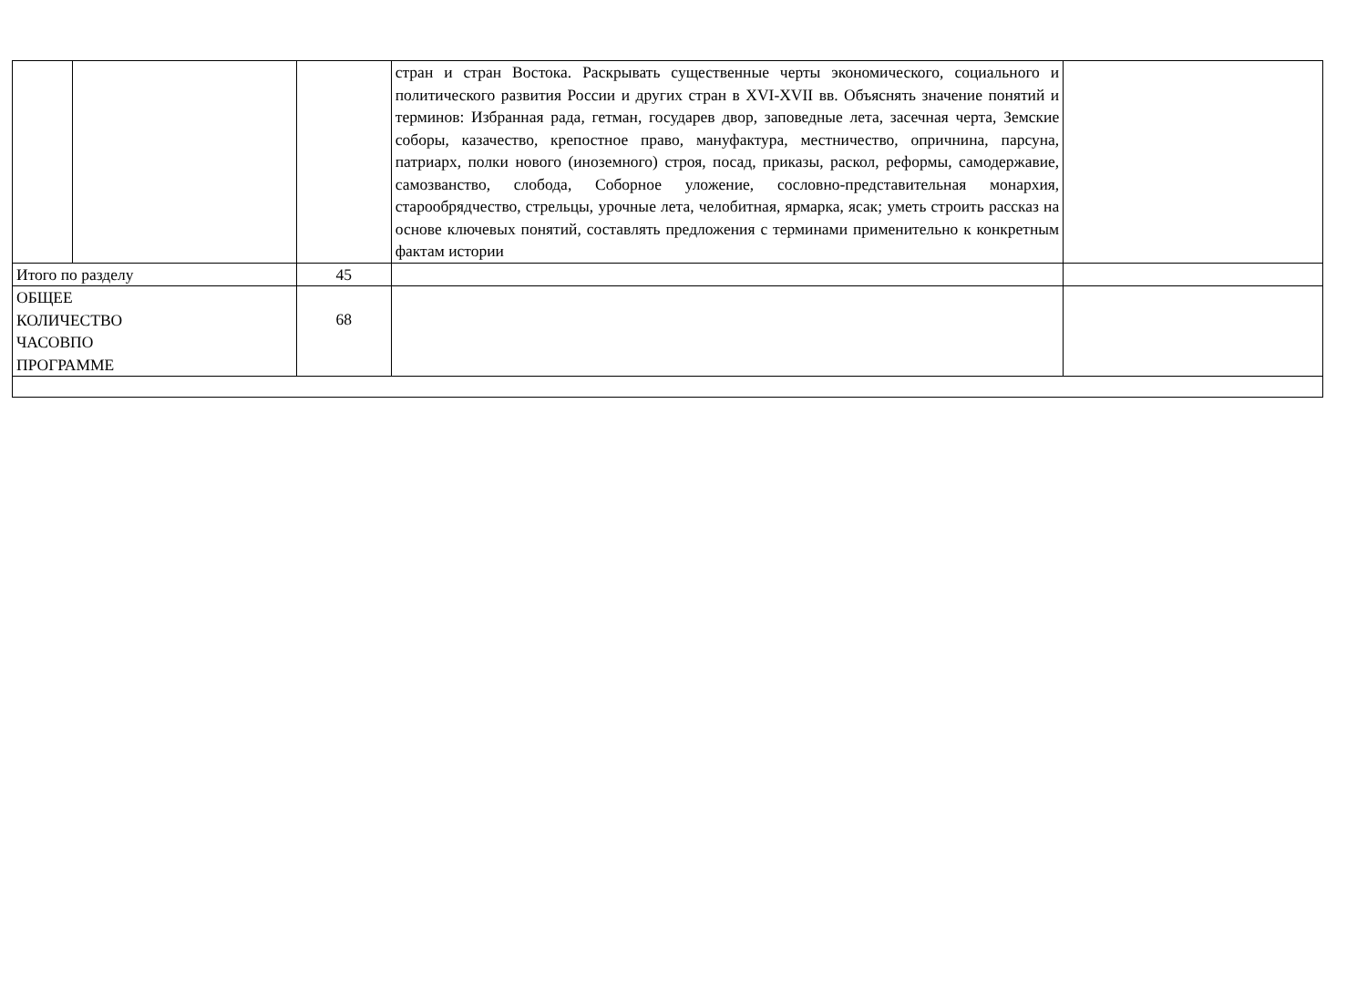| | | | стран и стран Востока. Раскрывать существенные черты экономического, социального и политического развития России и других стран в XVI-XVII вв. Объяснять значение понятий и терминов: Избранная рада, гетман, государев двор, заповедные лета, засечная черта, Земские соборы, казачество, крепостное право, мануфактура, местничество, опричнина, парсуна, патриарх, полки нового (иноземного) строя, посад, приказы, раскол, реформы, самодержавие, самозванство, слобода, Соборное уложение, сословно-представительная монархия, старообрядчество, стрельцы, урочные лета, челобитная, ярмарка, ясак; уметь строить рассказ на основе ключевых понятий, составлять предложения с терминами применительно к конкретным фактам истории | |
| Итого по разделу | | 45 | | |
| ОБЩЕЕ КОЛИЧЕСТВО ЧАСОВПО ПРОГРАММЕ | | 68 | | |